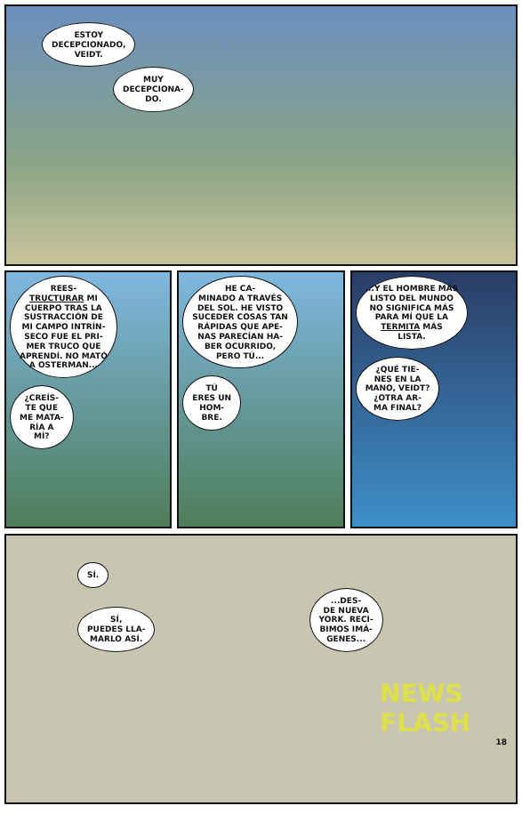ESTOY
DECEPCIONADO,
VEIDT.
MUY
DECEPCIONA-
DO.
REES-
TRUCTURAR MI
CUERPO TRAS LA
SUSTRACCIÓN DE
MI CAMPO INTRÍN-
SECO FUE EL PRI-
MER TRUCO QUE
APRENDÍ. NO MATÓ
A OSTERMAN...
¿CREÍS-
TE QUE
ME MATA-
RÍA A
MÍ?
HE CA-
MINADO A TRAVÉS
DEL SOL. HE VISTO
SUCEDER COSAS TAN
RÁPIDAS QUE APE-
NAS PARECÍAN HA-
BER OCURRIDO,
PERO TÚ...
TÚ
ERES UN
HOM-
BRE.
...Y EL HOMBRE MÁS
LISTO DEL MUNDO
NO SIGNIFICA MÁS
PARA MÍ QUE LA
TERMITA MÁS
LISTA.
¿QUÉ TIE-
NES EN LA
MANO, VEIDT?
¿OTRA AR-
MA FINAL?
SÍ.
SÍ,
PUEDES LLA-
MARLO ASÍ.
...DES-
DE NUEVA
YORK. RECI-
BIMOS IMÁ-
GENES...
NEWS
FLASH
18